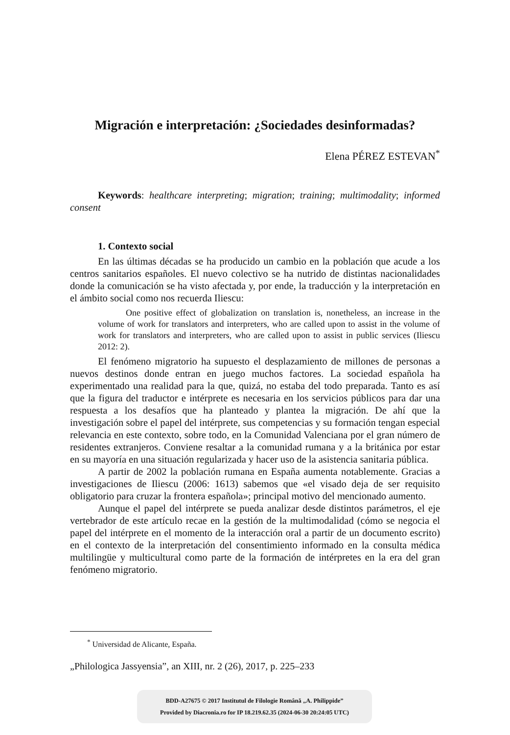Migración e interpretación: ¿Sociedades desinformadas?
Elena PÉREZ ESTEVAN<sup>*</sup>
Keywords: healthcare interpreting; migration; training; multimodality; informed consent
1. Contexto social
En las últimas décadas se ha producido un cambio en la población que acude a los centros sanitarios españoles. El nuevo colectivo se ha nutrido de distintas nacionalidades donde la comunicación se ha visto afectada y, por ende, la traducción y la interpretación en el ámbito social como nos recuerda Iliescu:
One positive effect of globalization on translation is, nonetheless, an increase in the volume of work for translators and interpreters, who are called upon to assist in the volume of work for translators and interpreters, who are called upon to assist in public services (Iliescu 2012: 2).
El fenómeno migratorio ha supuesto el desplazamiento de millones de personas a nuevos destinos donde entran en juego muchos factores. La sociedad española ha experimentado una realidad para la que, quizá, no estaba del todo preparada. Tanto es así que la figura del traductor e intérprete es necesaria en los servicios públicos para dar una respuesta a los desafíos que ha planteado y plantea la migración. De ahí que la investigación sobre el papel del intérprete, sus competencias y su formación tengan especial relevancia en este contexto, sobre todo, en la Comunidad Valenciana por el gran número de residentes extranjeros. Conviene resaltar a la comunidad rumana y a la británica por estar en su mayoría en una situación regularizada y hacer uso de la asistencia sanitaria pública.
A partir de 2002 la población rumana en España aumenta notablemente. Gracias a investigaciones de Iliescu (2006: 1613) sabemos que «el visado deja de ser requisito obligatorio para cruzar la frontera española»; principal motivo del mencionado aumento.
Aunque el papel del intérprete se pueda analizar desde distintos parámetros, el eje vertebrador de este artículo recae en la gestión de la multimodalidad (cómo se negocia el papel del intérprete en el momento de la interacción oral a partir de un documento escrito) en el contexto de la interpretación del consentimiento informado en la consulta médica multilingüe y multicultural como parte de la formación de intérpretes en la era del gran fenómeno migratorio.
<sup>*</sup> Universidad de Alicante, España.
„Philologica Jassyensia”, an XIII, nr. 2 (26), 2017, p. 225–233
BDD-A27675 © 2017 Institutul de Filologie Română „A. Philippide”
Provided by Diacronia.ro for IP 18.219.62.35 (2024-06-30 20:24:05 UTC)